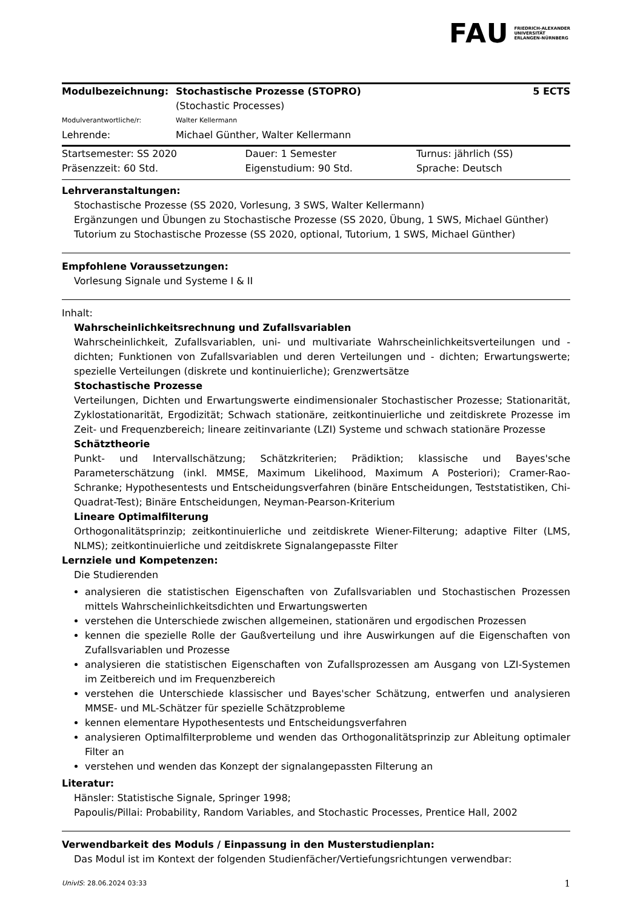FAU FRIEDRICH-ALEXANDER
UNIVERSITÄT
ERLANGEN-NÜRNBERG
| Modulbezeichnung: | Stochastische Prozesse (STOPRO) | 5 ECTS |
| | (Stochastic Processes) | |
| Modulverantwortliche/r: | Walter Kellermann | |
| Lehrende: | Michael Günther, Walter Kellermann | |
| Startsemester: SS 2020 | Dauer: 1 Semester | Turnus: jährlich (SS) |
| Präsenzzeit: 60 Std. | Eigenstudium: 90 Std. | Sprache: Deutsch |
Lehrveranstaltungen:
Stochastische Prozesse (SS 2020, Vorlesung, 3 SWS, Walter Kellermann)
Ergänzungen und Übungen zu Stochastische Prozesse (SS 2020, Übung, 1 SWS, Michael Günther)
Tutorium zu Stochastische Prozesse (SS 2020, optional, Tutorium, 1 SWS, Michael Günther)
Empfohlene Voraussetzungen:
Vorlesung Signale und Systeme I & II
Inhalt:
Wahrscheinlichkeitsrechnung und Zufallsvariablen
Wahrscheinlichkeit, Zufallsvariablen, uni- und multivariate Wahrscheinlichkeitsverteilungen und - dichten; Funktionen von Zufallsvariablen und deren Verteilungen und - dichten; Erwartungswerte; spezielle Verteilungen (diskrete und kontinuierliche); Grenzwertsätze
Stochastische Prozesse
Verteilungen, Dichten und Erwartungswerte eindimensionaler Stochastischer Prozesse; Stationarität, Zyklostationarität, Ergodizität; Schwach stationäre, zeitkontinuierliche und zeitdiskrete Prozesse im Zeit- und Frequenzbereich; lineare zeitinvariante (LZI) Systeme und schwach stationäre Prozesse
Schätztheorie
Punkt- und Intervallschätzung; Schätzkriterien; Prädiktion; klassische und Bayes'sche Parameterschätzung (inkl. MMSE, Maximum Likelihood, Maximum A Posteriori); Cramer-Rao-Schranke; Hypothesentests und Entscheidungsverfahren (binäre Entscheidungen, Teststatistiken, Chi-Quadrat-Test); Binäre Entscheidungen, Neyman-Pearson-Kriterium
Lineare Optimalfilterung
Orthogonalitätsprinzip; zeitkontinuierliche und zeitdiskrete Wiener-Filterung; adaptive Filter (LMS, NLMS); zeitkontinuierliche und zeitdiskrete Signalangepasste Filter
Lernziele und Kompetenzen:
Die Studierenden
analysieren die statistischen Eigenschaften von Zufallsvariablen und Stochastischen Prozessen mittels Wahrscheinlichkeitsdichten und Erwartungswerten
verstehen die Unterschiede zwischen allgemeinen, stationären und ergodischen Prozessen
kennen die spezielle Rolle der Gaußverteilung und ihre Auswirkungen auf die Eigenschaften von Zufallsvariablen und Prozesse
analysieren die statistischen Eigenschaften von Zufallsprozessen am Ausgang von LZI-Systemen im Zeitbereich und im Frequenzbereich
verstehen die Unterschiede klassischer und Bayes'scher Schätzung, entwerfen und analysieren MMSE- und ML-Schätzer für spezielle Schätzprobleme
kennen elementare Hypothesentests und Entscheidungsverfahren
analysieren Optimalfilterprobleme und wenden das Orthogonalitätsprinzip zur Ableitung optimaler Filter an
verstehen und wenden das Konzept der signalangepassten Filterung an
Literatur:
Hänsler: Statistische Signale, Springer 1998;
Papoulis/Pillai: Probability, Random Variables, and Stochastic Processes, Prentice Hall, 2002
Verwendbarkeit des Moduls / Einpassung in den Musterstudienplan:
Das Modul ist im Kontext der folgenden Studienfächer/Vertiefungsrichtungen verwendbar:
UnivIS: 28.06.2024 03:33 1